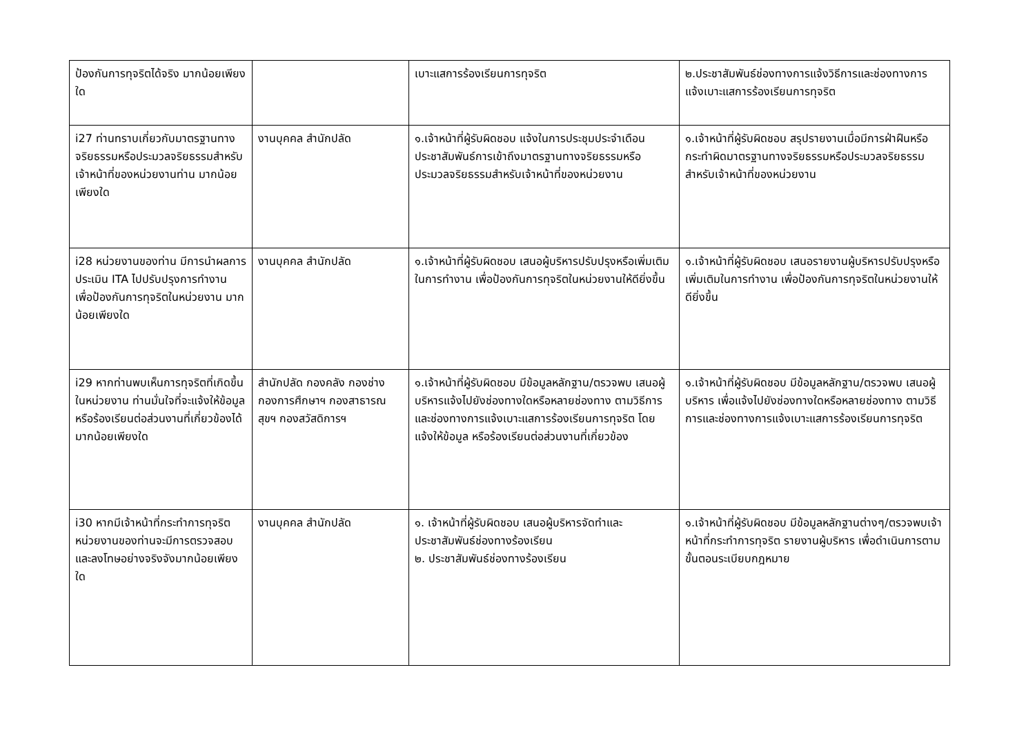| ป้องกันการทุจริตได้จริง มากน้อยเพียงใด | | เบาะแสการร้องเรียนการทุจริต | ๒.ประชาสัมพันธ์ช่องทางการแจ้งวิธีการและช่องทางการแจ้งเบาะแสการร้องเรียนการทุจริต |
| i27 ท่านทราบเกี่ยวกับมาตรฐานทางจริยธรรมหรือประมวลจริยธรรมสำหรับเจ้าหน้าที่ของหน่วยงานท่าน มากน้อยเพียงใด | งานบุคคล สำนักปลัด | ๑.เจ้าหน้าที่ผู้รับผิดชอบ แจ้งในการประชุมประจำเดือน ประชาสัมพันธ์การเข้าถึงมาตรฐานทางจริยธรรมหรือประมวลจริยธรรมสำหรับเจ้าหน้าที่ของหน่วยงาน | ๑.เจ้าหน้าที่ผู้รับผิดชอบ สรุปรายงานเมื่อมีการฝ่าฝืนหรือกระทำผิดมาตรฐานทางจริยธรรมหรือประมวลจริยธรรมสำหรับเจ้าหน้าที่ของหน่วยงาน |
| i28 หน่วยงานของท่าน มีการนำผลการประเมิน ITA ไปปรับปรุงการทำงาน เพื่อป้องกันการทุจริตในหน่วยงาน มากน้อยเพียงใด | งานบุคคล สำนักปลัด | ๑.เจ้าหน้าที่ผู้รับผิดชอบ เสนอผู้บริหารปรับปรุงหรือเพิ่มเติมในการทำงาน เพื่อป้องกันการทุจริตในหน่วยงานให้ดียิ่งขึ้น | ๑.เจ้าหน้าที่ผู้รับผิดชอบ เสนอรายงานผู้บริหารปรับปรุงหรือเพิ่มเติมในการทำงาน เพื่อป้องกันการทุจริตในหน่วยงานให้ดียิ่งขึ้น |
| i29 หากท่านพบเห็นการทุจริตที่เกิดขึ้นในหน่วยงาน ท่านมั่นใจที่จะแจ้งให้ข้อมูล หรือร้องเรียนต่อส่วนงานที่เกี่ยวข้องได้มากน้อยเพียงใด | สำนักปลัด กองคลัง กองช่าง กองการศึกษาฯ กองสาธารณสุขฯ กองสวัสดิการฯ | ๑.เจ้าหน้าที่ผู้รับผิดชอบ มีข้อมูลหลักฐาน/ตรวจพบ เสนอผู้บริหารแจ้งไปยังช่องทางใดหรือหลายช่องทาง ตามวิธีการและช่องทางการแจ้งเบาะแสการร้องเรียนการทุจริต โดยแจ้งให้ข้อมูล หรือร้องเรียนต่อส่วนงานที่เกี่ยวข้อง | ๑.เจ้าหน้าที่ผู้รับผิดชอบ มีข้อมูลหลักฐาน/ตรวจพบ เสนอผู้บริหาร เพื่อแจ้งไปยังช่องทางใดหรือหลายช่องทาง ตามวิธีการและช่องทางการแจ้งเบาะแสการร้องเรียนการทุจริต |
| i30 หากมีเจ้าหน้าที่กระทำการทุจริต หน่วยงานของท่านจะมีการตรวจสอบและลงโทษอย่างจริงจังมากน้อยเพียงใด | งานบุคคล สำนักปลัด | ๑. เจ้าหน้าที่ผู้รับผิดชอบ เสนอผู้บริหารจัดทำและประชาสัมพันธ์ช่องทางร้องเรียน ๒. ประชาสัมพันธ์ช่องทางร้องเรียน | ๑.เจ้าหน้าที่ผู้รับผิดชอบ มีข้อมูลหลักฐานต่างๆ/ตรวจพบเจ้าหน้าที่กระทำการทุจริต รายงานผู้บริหาร เพื่อดำเนินการตามขั้นตอนระเบียบกฎหมาย |